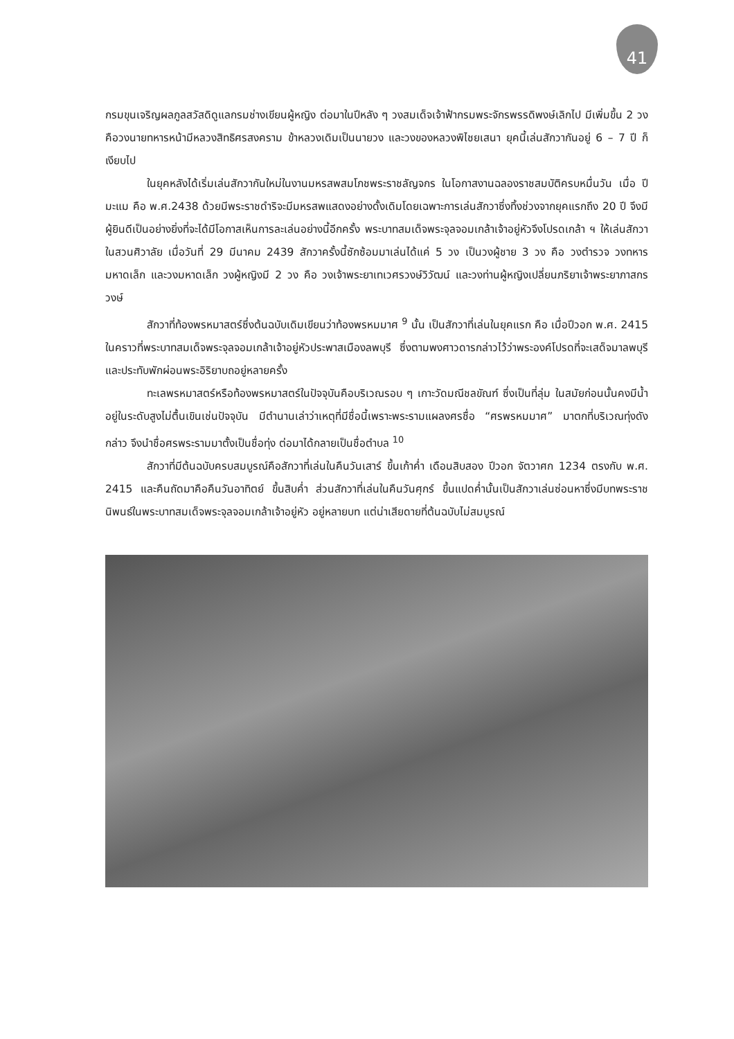41
กรมขุนเจริญผลภูลสวัสดิดูแลกรมช่างเขียนผู้หญิง ต่อมาในปีหลัง ๆ วงสมเด็จเจ้าฟ้ากรมพระจักรพรรดิพงษ์เลิกไป มีเพิ่มขึ้น 2 วง คือวงนายทหารหน้ามีหลวงสิทธิศรสงคราม ข้าหลวงเดิมเป็นนายวง และวงของหลวงพิไชยเสนา ยุคนี้เล่นสักวากันอยู่ 6 – 7 ปี ก็เงียบไป
ในยุคหลังได้เริ่มเล่นสักวากันใหม่ในงานมหรสพสมโภชพระราชลัญจกร ในโอกาสงานฉลองราชสมบัติครบหมื่นวัน เมื่อ ปีมะแม คือ พ.ศ.2438 ด้วยมีพระราชดำริจะมีมหรสพแสดงอย่างดั้งเดิมโดยเฉพาะการเล่นสักวาซึ่งทิ้งช่วงจากยุคแรกถึง 20 ปี จึงมีผู้ยินดีเป็นอย่างยิ่งที่จะได้มีโอกาสเห็นการละเล่นอย่างนี้อีกครั้ง พระบาทสมเด็จพระจุลจอมเกล้าเจ้าอยู่หัวจึงโปรดเกล้า ฯ ให้เล่นสักวาในสวนศิวาลัย เมื่อวันที่ 29 มีนาคม 2439 สักวาครั้งนี้ซักซ้อมมาเล่นได้แค่ 5 วง เป็นวงผู้ชาย 3 วง คือ วงตำรวจ วงทหารมหาดเล็ก และวงมหาดเล็ก วงผู้หญิงมี 2 วง คือ วงเจ้าพระยาเทเวศรวงษ์วิวัฒน์ และวงท่านผู้หญิงเปลี่ยนภริยาเจ้าพระยาภาสกรวงษ์
สักวาที่ท้องพรหมาสตร์ซึ่งต้นฉบับเดิมเขียนว่าท้องพรหมมาศ <sup>9</sup> นั้น เป็นสักวาที่เล่นในยุคแรก คือ เมื่อปีวอก พ.ศ. 2415 ในคราวที่พระบาทสมเด็จพระจุลจอมเกล้าเจ้าอยู่หัวประพาสเมืองลพบุรี ซึ่งตามพงศาวดารกล่าวไว้ว่าพระองค์โปรดที่จะเสด็จมาลพบุรีและประทับพักผ่อนพระอิริยาบถอยู่หลายครั้ง
ทะเลพรหมาสตร์หรือท้องพรหมาสตร์ในปัจจุบันคือบริเวณรอบ ๆ เกาะวัดมณีชลขัณฑ์ ซึ่งเป็นที่ลุ่ม ในสมัยก่อนนั้นคงมีน้ำอยู่ในระดับสูงไม่ตื้นเขินเช่นปัจจุบัน มีตำนานเล่าว่าเหตุที่มีชื่อนี้เพราะพระรามแผลงศรชื่อ “ศรพรหมมาศ” มาตกที่บริเวณทุ่งดังกล่าว จึงนำชื่อศรพระรามมาตั้งเป็นชื่อทุ่ง ต่อมาได้กลายเป็นชื่อตำบล <sup>10</sup>
สักวาที่มีต้นฉบับครบสมบูรณ์คือสักวาที่เล่นในคืนวันเสาร์ ขึ้นเก้าค่ำ เดือนสิบสอง ปีวอก จัตวาศก 1234 ตรงกับ พ.ศ. 2415 และคืนถัดมาคือคืนวันอาทิตย์ ขึ้นสิบค่ำ ส่วนสักวาที่เล่นในคืนวันศุกร์ ขึ้นแปดค่ำนั้นเป็นสักวาเล่นซ่อนหาซึ่งมีบทพระราชนิพนธ์ในพระบาทสมเด็จพระจุลจอมเกล้าเจ้าอยู่หัว อยู่หลายบท แต่น่าเสียดายที่ต้นฉบับไม่สมบูรณ์